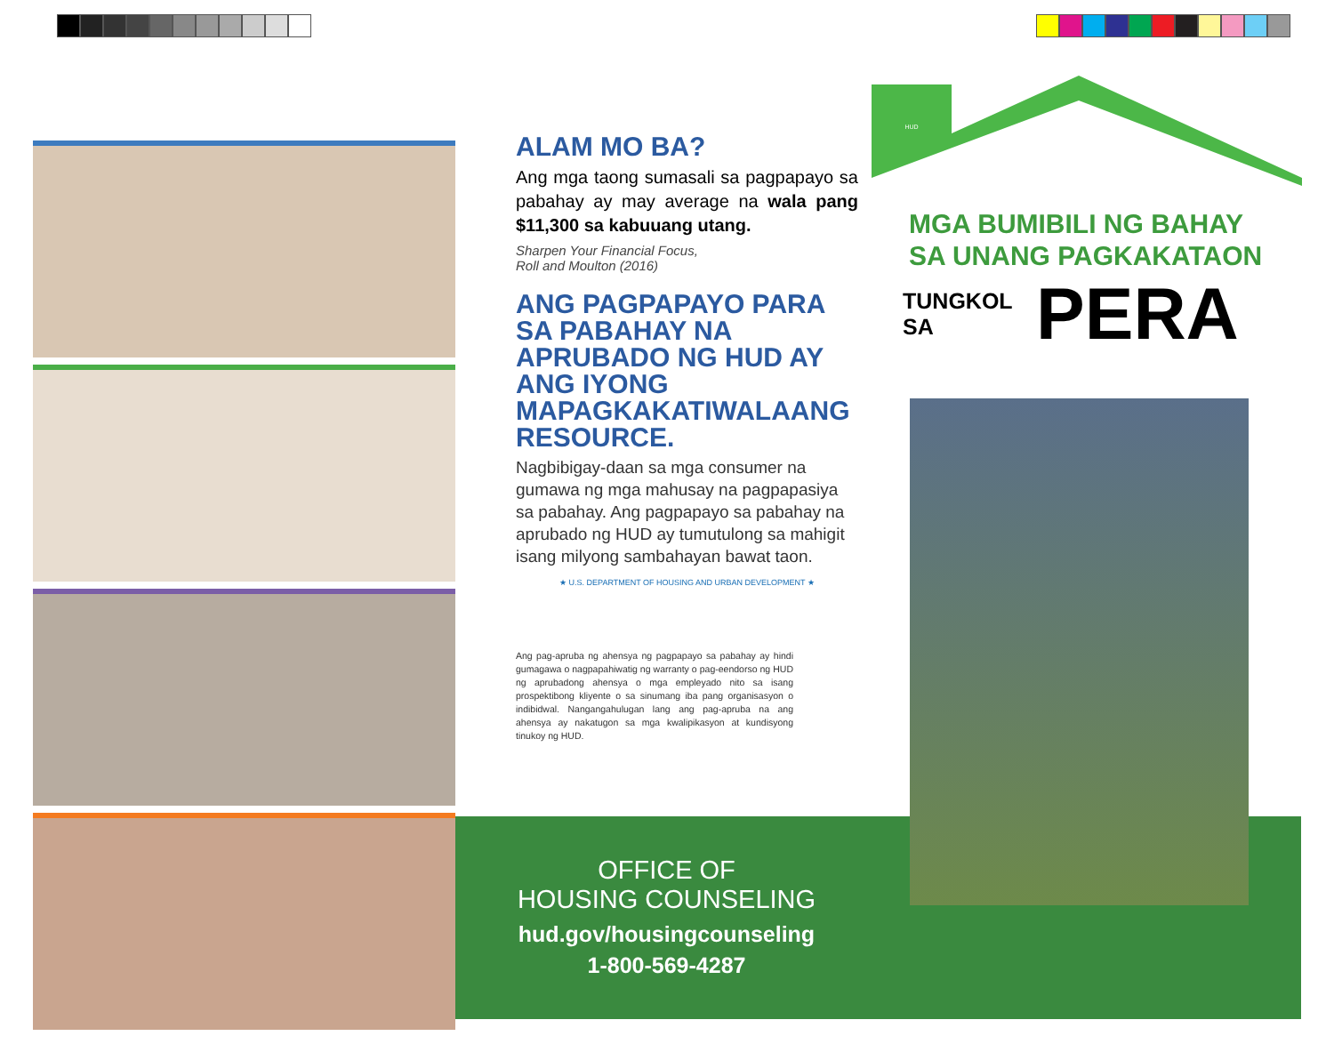ALAM MO BA?
Ang mga taong sumasali sa pagpapayo sa pabahay ay may average na wala pang $11,300 sa kabuuang utang.
Sharpen Your Financial Focus,
Roll and Moulton (2016)
ANG PAGPAPAYO PARA SA PABAHAY NA APRUBADO NG HUD AY ANG IYONG MAPAGKAKATIWALAANG RESOURCE.
Nagbibigay-daan sa mga consumer na gumawa ng mga mahusay na pagpapasiya sa pabahay. Ang pagpapayo sa pabahay na aprubado ng HUD ay tumutulong sa mahigit isang milyong sambahayan bawat taon.
★ U.S. DEPARTMENT OF HOUSING AND URBAN DEVELOPMENT ★
Ang pag-apruba ng ahensya ng pagpapayo sa pabahay ay hindi gumagawa o nagpapahiwatig ng warranty o pag-eendorso ng HUD ng aprubadong ahensya o mga empleyado nito sa isang prospektibong kliyente o sa sinumang iba pang organisasyon o indibidwal. Nangangahulugan lang ang pag-apruba na ang ahensya ay nakatugon sa mga kwalipikasyon at kundisyong tinukoy ng HUD.
OFFICE OF
HOUSING COUNSELING
hud.gov/housingcounseling
1-800-569-4287
HUD
MGA BUMIBILI NG BAHAY
SA UNANG PAGKAKATAON
TUNGKOL SA
PERA